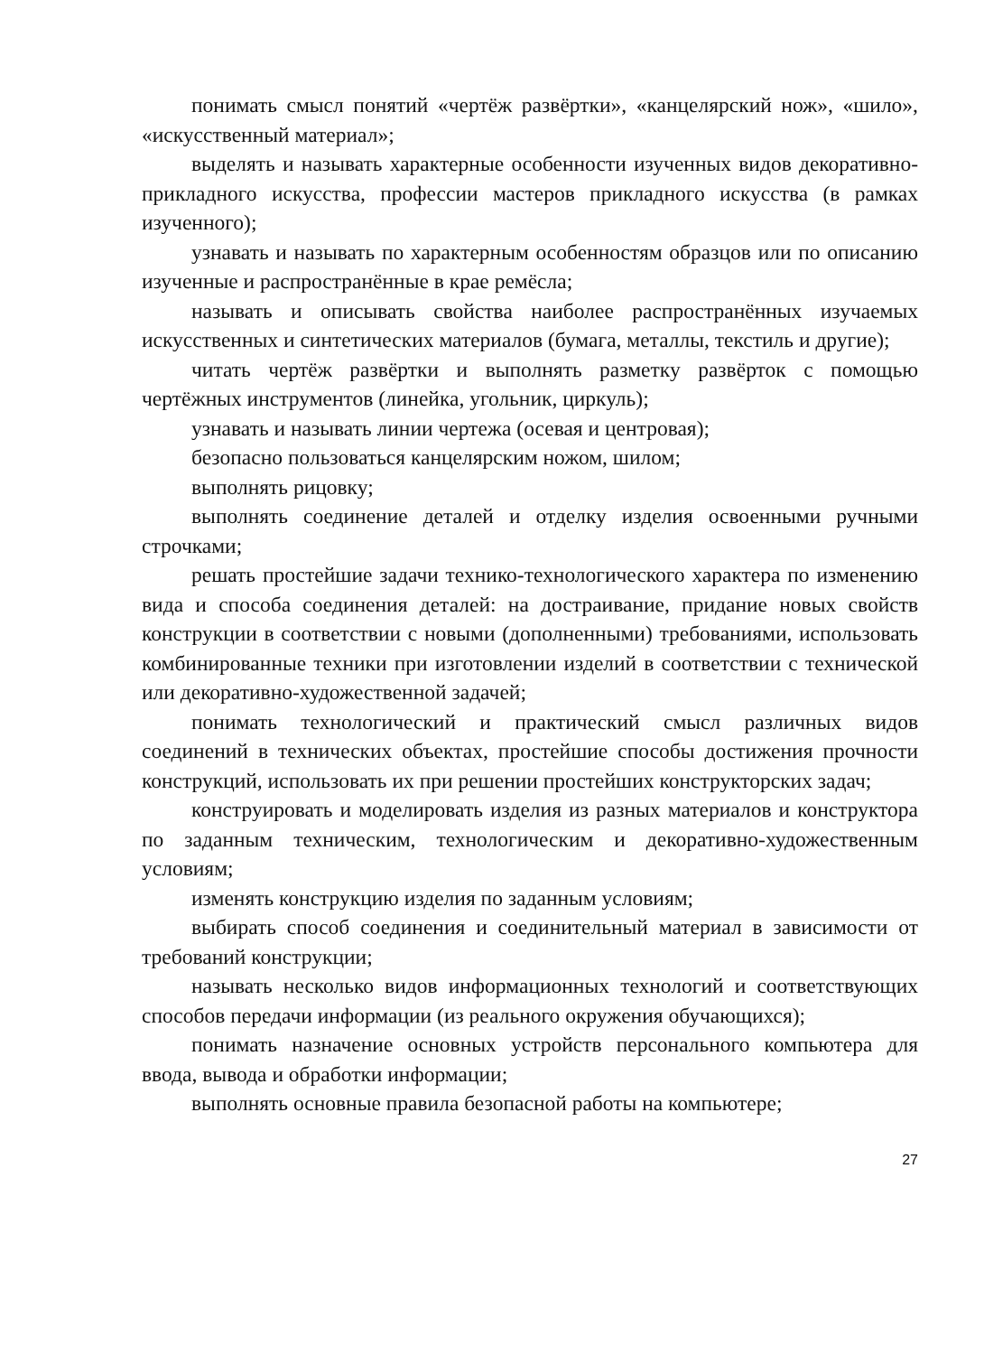понимать смысл понятий «чертёж развёртки», «канцелярский нож», «шило», «искусственный материал»;
выделять и называть характерные особенности изученных видов декоративно-прикладного искусства, профессии мастеров прикладного искусства (в рамках изученного);
узнавать и называть по характерным особенностям образцов или по описанию изученные и распространённые в крае ремёсла;
называть и описывать свойства наиболее распространённых изучаемых искусственных и синтетических материалов (бумага, металлы, текстиль и другие);
читать чертёж развёртки и выполнять разметку развёрток с помощью чертёжных инструментов (линейка, угольник, циркуль);
узнавать и называть линии чертежа (осевая и центровая);
безопасно пользоваться канцелярским ножом, шилом;
выполнять рицовку;
выполнять соединение деталей и отделку изделия освоенными ручными строчками;
решать простейшие задачи технико-технологического характера по изменению вида и способа соединения деталей: на достраивание, придание новых свойств конструкции в соответствии с новыми (дополненными) требованиями, использовать комбинированные техники при изготовлении изделий в соответствии с технической или декоративно-художественной задачей;
понимать технологический и практический смысл различных видов соединений в технических объектах, простейшие способы достижения прочности конструкций, использовать их при решении простейших конструкторских задач;
конструировать и моделировать изделия из разных материалов и конструктора по заданным техническим, технологическим и декоративно-художественным условиям;
изменять конструкцию изделия по заданным условиям;
выбирать способ соединения и соединительный материал в зависимости от требований конструкции;
называть несколько видов информационных технологий и соответствующих способов передачи информации (из реального окружения обучающихся);
понимать назначение основных устройств персонального компьютера для ввода, вывода и обработки информации;
выполнять основные правила безопасной работы на компьютере;
27